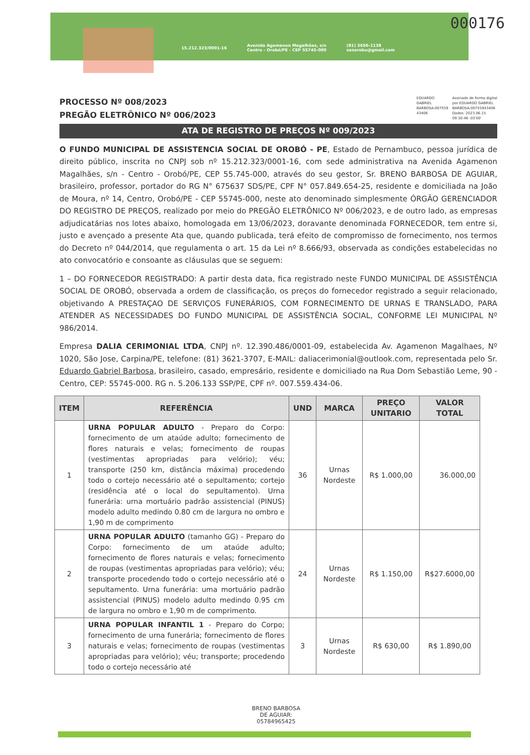000176
15.212.323/0001-16 Avenida Agamenon Magalhães, s/n
Centro - Orobó/PE - CEP 55745-000 (81) 3656-1138
sasorobu@gmail.com
PROCESSO Nº 008/2023
PREGÃO ELETRÔNICO Nº 006/2023
EDUARDO
GABRIEL
BARBOSA:007559
43406 Assinado de forma digital
por EDUARDO GABRIEL
BARBOSA:00755943406
Dados: 2023.06.15
09:30:46 -03'00'
ATA DE REGISTRO DE PREÇOS Nº 009/2023
O FUNDO MUNICIPAL DE ASSISTENCIA SOCIAL DE OROBÓ - PE, Estado de Pernambuco, pessoa jurídica de direito público, inscrita no CNPJ sob nº 15.212.323/0001-16, com sede administrativa na Avenida Agamenon Magalhães, s/n - Centro - Orobó/PE, CEP 55.745-000, através do seu gestor, Sr. BRENO BARBOSA DE AGUIAR, brasileiro, professor, portador do RG N° 675637 SDS/PE, CPF N° 057.849.654-25, residente e domiciliada na João de Moura, nº 14, Centro, Orobó/PE - CEP 55745-000, neste ato denominado simplesmente ÓRGÃO GERENCIADOR DO REGISTRO DE PREÇOS, realizado por meio do PREGÃO ELETRÔNICO Nº 006/2023, e de outro lado, as empresas adjudicatárias nos lotes abaixo, homologada em 13/06/2023, doravante denominada FORNECEDOR, tem entre si, justo e avençado a presente Ata que, quando publicada, terá efeito de compromisso de fornecimento, nos termos do Decreto nº 044/2014, que regulamenta o art. 15 da Lei nº 8.666/93, observada as condições estabelecidas no ato convocatório e consoante as cláusulas que se seguem:
1 – DO FORNECEDOR REGISTRADO: A partir desta data, fica registrado neste FUNDO MUNICIPAL DE ASSISTÊNCIA SOCIAL DE OROBÓ, observada a ordem de classificação, os preços do fornecedor registrado a seguir relacionado, objetivando A PRESTAÇAO DE SERVIÇOS FUNERÁRIOS, COM FORNECIMENTO DE URNAS E TRANSLADO, PARA ATENDER AS NECESSIDADES DO FUNDO MUNICIPAL DE ASSISTÊNCIA SOCIAL, CONFORME LEI MUNICIPAL Nº 986/2014.
Empresa DALIA CERIMONIAL LTDA, CNPJ nº. 12.390.486/0001-09, estabelecida Av. Agamenon Magalhaes, Nº 1020, São Jose, Carpina/PE, telefone: (81) 3621-3707, E-MAIL: daliacerimonial@outlook.com, representada pelo Sr. Eduardo Gabriel Barbosa, brasileiro, casado, empresário, residente e domiciliado na Rua Dom Sebastião Leme, 90 - Centro, CEP: 55745-000. RG n. 5.206.133 SSP/PE, CPF nº. 007.559.434-06.
| ITEM | REFERÊNCIA | UND | MARCA | PREÇO UNITARIO | VALOR TOTAL |
| --- | --- | --- | --- | --- | --- |
| 1 | URNA POPULAR ADULTO - Preparo do Corpo: fornecimento de um ataúde adulto; fornecimento de flores naturais e velas; fornecimento de roupas (vestimentas apropriadas para velório); véu; transporte (250 km, distância máxima) procedendo todo o cortejo necessário até o sepultamento; cortejo (residência até o local do sepultamento). Urna funerária: urna mortuário padrão assistencial (PINUS) modelo adulto medindo 0.80 cm de largura no ombro e 1,90 m de comprimento | 36 | Urnas Nordeste | R$ 1.000,00 | 36.000,00 |
| 2 | URNA POPULAR ADULTO (tamanho GG) - Preparo do Corpo: fornecimento de um ataúde adulto; fornecimento de flores naturais e velas; fornecimento de roupas (vestimentas apropriadas para velório); véu; transporte procedendo todo o cortejo necessário até o sepultamento. Urna funerária: uma mortuário padrão assistencial (PINUS) modelo adulto medindo 0.95 cm de largura no ombro e 1,90 m de comprimento. | 24 | Urnas Nordeste | R$ 1.150,00 | R$27.6000,00 |
| 3 | URNA POPULAR INFANTIL 1 - Preparo do Corpo; fornecimento de urna funerária; fornecimento de flores naturais e velas; fornecimento de roupas (vestimentas apropriadas para velório); véu; transporte; procedendo todo o cortejo necessário até | 3 | Urnas Nordeste | R$ 630,00 | R$ 1.890,00 |
BRENO BARBOSA
DE AGUIAR:
05784965425